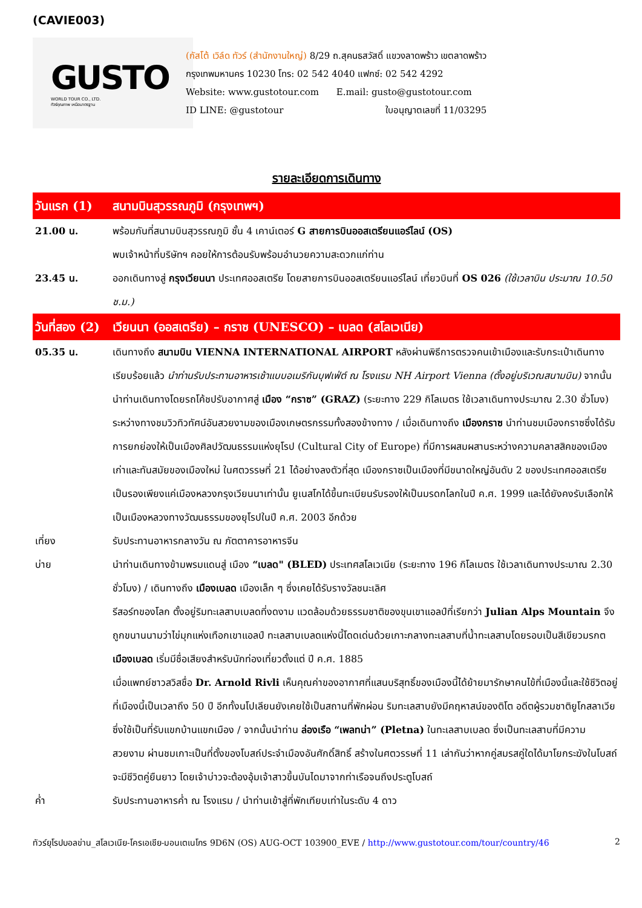(CAVIE003)
GUSTO
WORLD TOUR CO., LTD.
ทัวร์คุณภาพ เหนือมาตรฐาน
(กัสโต้ เวิล์ด ทัวร์ (สำนักงานใหญ่) 8/29 ถ.สุคนธสวัสดิ์ แขวงลาดพร้าว เขตลาดพร้าว
กรุงเทพมหานคร 10230 โทร: 02 542 4040 แฟกซ์: 02 542 4292
Website: www.gustotour.com E.mail: gusto@gustotour.com
ID LINE: @gustotour ใบอนุญาตเลขที่ 11/03295
รายละเอียดการเดินทาง
| วันแรก (1) | สนามบินสุวรรณภูมิ (กรุงเทพฯ) |
| 21.00 น. | พร้อมกันที่สนามบินสุวรรณภูมิ ชั้น 4 เคาน์เตอร์ G สายการบินออสเตรียนแอร์ไลน์ (OS) พบเจ้าหน้าที่บริษัทฯ คอยให้การต้อนรับพร้อมอำนวยความสะดวกแก่ท่าน |
| 23.45 น. | ออกเดินทางสู่ กรุงเวียนนา ประเทศออสเตรีย โดยสายการบินออสเตรียนแอร์ไลน์ เที่ยวบินที่ OS 026 (ใช้เวลาบิน ประมาณ 10.50 ช.ม.) |
| วันที่สอง (2) | เวียนนา (ออสเตรีย) – กราซ (UNESCO) – เบลด (สโลเวเนีย) |
| 05.35 น. | เดินทางถึง สนามบิน VIENNA INTERNATIONAL AIRPORT หลังผ่านพิธีการตรวจคนเข้าเมืองและรับกระเป๋าเดินทางเรียบร้อยแล้ว นำท่านรับประทานอาหารเช้าแบบอเมริกันบุฟเฟ่ต์ ณ โรงแรม NH Airport Vienna (ตั้งอยู่บริเวณสนามบิน) จากนั้นนำท่านเดินทางโดยรถโค้ชปรับอากาศสู่ เมือง “กราซ” (GRAZ) (ระยะทาง 229 กิโลเมตร ใช้เวลาเดินทางประมาณ 2.30 ชั่วโมง) ระหว่างทางชมวิวทิวทัศน์อันสวยงามของเมืองเกษตรกรรมทั้งสองข้างทาง / เมื่อเดินทางถึง เมืองกราซ นำท่านชมเมืองกราซซึ่งได้รับการยกย่องให้เป็นเมืองศิลปวัฒนธรรมแห่งยุโรป (Cultural City of Europe) ที่มีการผสมผสานระหว่างความคลาสสิคของเมืองเก่าและทันสมัยของเมืองใหม่ ในศตวรรษที่ 21 ได้อย่างลงตัวที่สุด เมืองกราซเป็นเมืองที่มีขนาดใหญ่อันดับ 2 ของประเทศออสเตรียเป็นรองเพียงแค่เมืองหลวงกรุงเวียนนาเท่านั้น ยูเนสโกได้ขึ้นทะเบียนรับรองให้เป็นมรดกโลกในปี ค.ศ. 1999 และได้ยังคงรับเลือกให้เป็นเมืองหลวงทางวัฒนธรรมของยุโรปในปี ค.ศ. 2003 อีกด้วย |
| เที่ยง | รับประทานอาหารกลางวัน ณ ภัตตาคารอาหารจีน |
| บ่าย | นำท่านเดินทางข้ามพรมแดนสู่ เมือง “เบลด" (BLED) ประเทศสโลเวเนีย (ระยะทาง 196 กิโลเมตร ใช้เวลาเดินทางประมาณ 2.30 ชั่วโมง) / เดินทางถึง เมืองเบลด เมืองเล็ก ๆ ซึ่งเคยได้รับรางวัลชนะเลิศ รีสอร์ทของโลก ตั้งอยู่ริมทะเลสาบเบลดที่งดงาม แวดล้อมด้วยธรรมชาติของขุนเขาแอลป์ที่เรียกว่า Julian Alps Mountain จึงถูกขนานนามว่าไข่มุกแห่งเทือกเขาแอลป์ ทะเลสาบเบลดแห่งนี้โดดเด่นด้วยเกาะกลางทะเลสาบที่น้ำทะเลสาบโดยรอบเป็นสีเขียวมรกต เมืองเบลด เริ่มมีชื่อเสียงสำหรับนักท่องเที่ยวตั้งแต่ ปี ค.ศ. 1885 เมื่อแพทย์ชาวสวิสชื่อ Dr. Arnold Rivli เห็นคุณค่าของอากาศที่แสนบริสุทธิ์ของเมืองนี้ได้ย้ายมารักษาคนไข้ที่เมืองนี้และใช้ชีวิตอยู่ที่เมืองนี้เป็นเวลาถึง 50 ปี อีกทั้งนโปเลียนยังเคยใช้เป็นสถานที่พักผ่อน ริมทะเลสาบยังมีคฤหาสน์ของติโต อดีตผู้รวมชาติยูโกสลาเวีย ซึ่งใช้เป็นที่รับแขกบ้านแขกเมือง / จากนั้นนำท่าน ล่องเรือ “เพลทน่า” (Pletna) ในทะเลสาบเบลด ซึ่งเป็นทะเลสาบที่มีความสวยงาม ผ่านชมเกาะเป็นที่ตั้งของโบสถ์ประจำเมืองอันศักดิ์สิทธิ์ สร้างในศตวรรษที่ 11 เล่ากันว่าหากคู่สมรสคู่ใดได้มาโยกระฆังในโบสถ์จะมีชีวิตคู่ยืนยาว โดยเจ้าบ่าวจะต้องอุ้มเจ้าสาวขึ้นบันไดมาจากท่าเรือจนถึงประตูโบสถ์ |
| ค่ำ | รับประทานอาหารค่ำ ณ โรงแรม / นำท่านเข้าสู่ที่พักเทียบเท่าในระดับ 4 ดาว |
ทัวร์ยุโรปบอลข่าน_สโลเวเนีย-โครเอเชีย-มอนเตเนโกร 9D6N (OS) AUG-OCT 103900_EVE / http://www.gustotour.com/tour/country/46 2